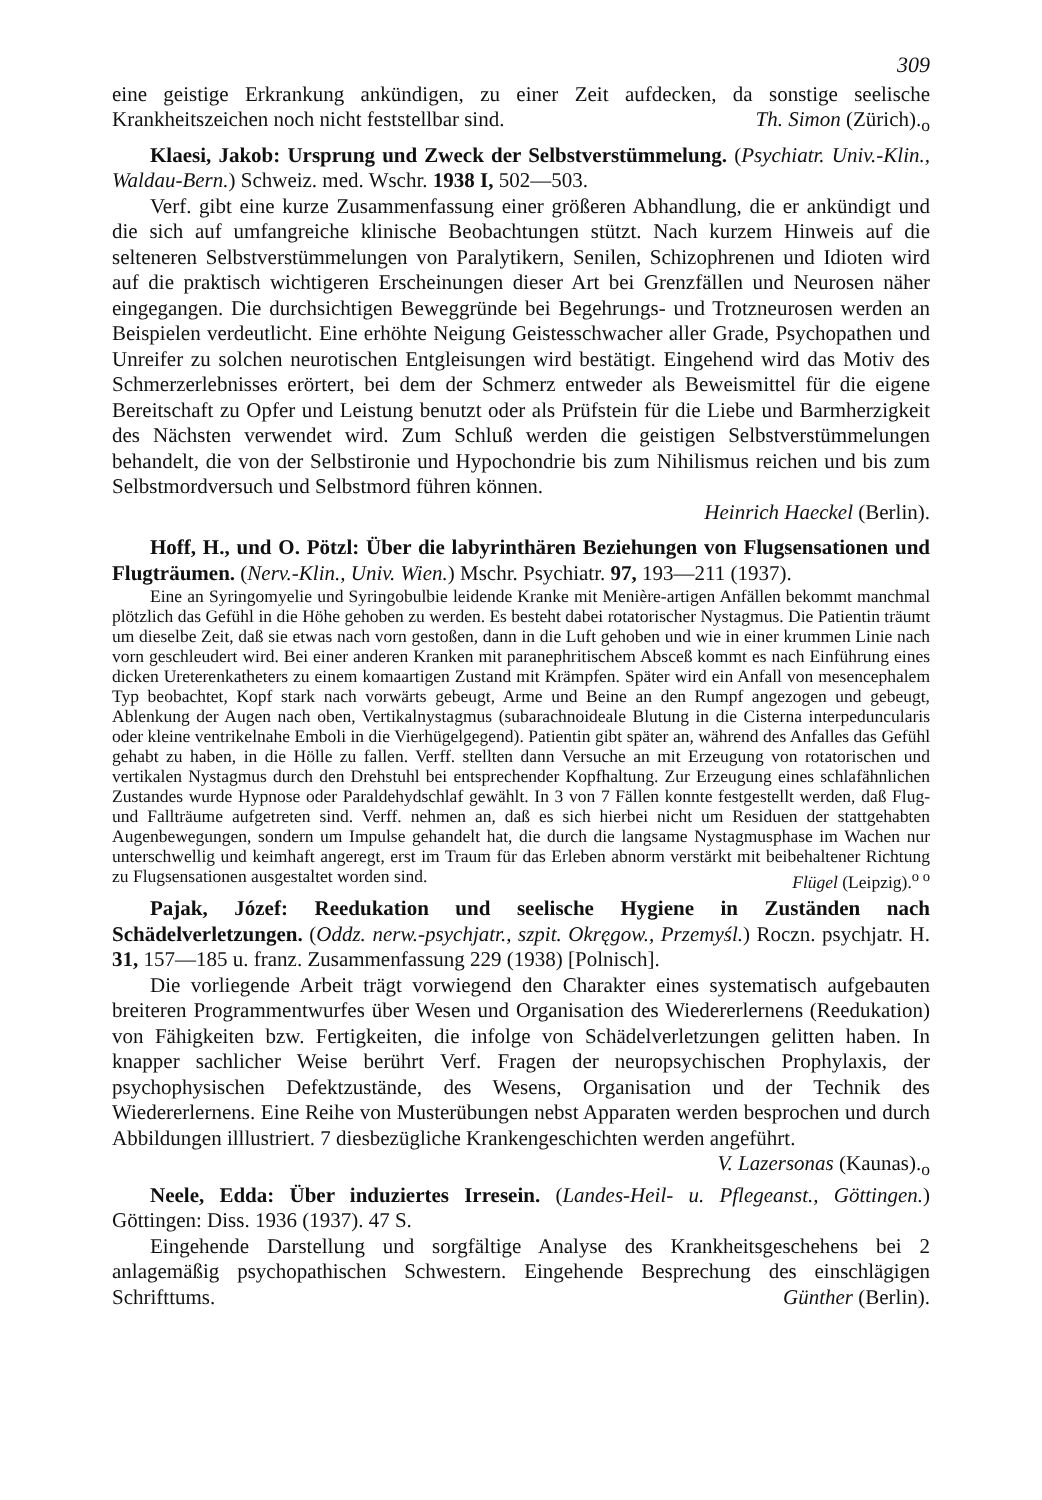309
eine geistige Erkrankung ankündigen, zu einer Zeit aufdecken, da sonstige seelische Krankheitszeichen noch nicht feststellbar sind. Th. Simon (Zürich).<sub>o</sub>
Klaesi, Jakob: Ursprung und Zweck der Selbstverstümmelung. (Psychiatr. Univ.-Klin., Waldau-Bern.) Schweiz. med. Wschr. 1938 I, 502—503.
Verf. gibt eine kurze Zusammenfassung einer größeren Abhandlung, die er ankündigt und die sich auf umfangreiche klinische Beobachtungen stützt. Nach kurzem Hinweis auf die selteneren Selbstverstümmelungen von Paralytikern, Senilen, Schizophrenen und Idioten wird auf die praktisch wichtigeren Erscheinungen dieser Art bei Grenzfällen und Neurosen näher eingegangen. Die durchsichtigen Beweggründe bei Begehrungs- und Trotzneurosen werden an Beispielen verdeutlicht. Eine erhöhte Neigung Geistesschwacher aller Grade, Psychopathen und Unreifer zu solchen neurotischen Entgleisungen wird bestätigt. Eingehend wird das Motiv des Schmerzerlebnisses erörtert, bei dem der Schmerz entweder als Beweismittel für die eigene Bereitschaft zu Opfer und Leistung benutzt oder als Prüfstein für die Liebe und Barmherzigkeit des Nächsten verwendet wird. Zum Schluß werden die geistigen Selbstverstümmelungen behandelt, die von der Selbstironie und Hypochondrie bis zum Nihilismus reichen und bis zum Selbstmordversuch und Selbstmord führen können.
Heinrich Haeckel (Berlin).
Hoff, H., und O. Pötzl: Über die labyrinthären Beziehungen von Flugsensationen und Flugträumen. (Nerv.-Klin., Univ. Wien.) Mschr. Psychiatr. 97, 193—211 (1937).
Eine an Syringomyelie und Syringobulbie leidende Kranke mit Menière-artigen Anfällen bekommt manchmal plötzlich das Gefühl in die Höhe gehoben zu werden. Es besteht dabei rotatorischer Nystagmus. Die Patientin träumt um dieselbe Zeit, daß sie etwas nach vorn gestoßen, dann in die Luft gehoben und wie in einer krummen Linie nach vorn geschleudert wird. Bei einer anderen Kranken mit paranephritischem Absceß kommt es nach Einführung eines dicken Ureterenkatheters zu einem komaartigen Zustand mit Krämpfen. Später wird ein Anfall von mesencephalem Typ beobachtet, Kopf stark nach vorwärts gebeugt, Arme und Beine an den Rumpf angezogen und gebeugt, Ablenkung der Augen nach oben, Vertikalnystagmus (subarachnoideale Blutung in die Cisterna interpeduncularis oder kleine ventrikelnahe Emboli in die Vierhügelgegend). Patientin gibt später an, während des Anfalles das Gefühl gehabt zu haben, in die Hölle zu fallen. Verff. stellten dann Versuche an mit Erzeugung von rotatorischen und vertikalen Nystagmus durch den Drehstuhl bei entsprechender Kopfhaltung. Zur Erzeugung eines schlafähnlichen Zustandes wurde Hypnose oder Paraldehydschlaf gewählt. In 3 von 7 Fällen konnte festgestellt werden, daß Flug- und Fallträume aufgetreten sind. Verff. nehmen an, daß es sich hierbei nicht um Residuen der stattgehabten Augenbewegungen, sondern um Impulse gehandelt hat, die durch die langsame Nystagmusphase im Wachen nur unterschwellig und keimhaft angeregt, erst im Traum für das Erleben abnorm verstärkt mit beibehaltener Richtung zu Flugsensationen ausgestaltet worden sind. Flügel (Leipzig).<sup>o o</sup>
Pajak, Józef: Reedukation und seelische Hygiene in Zuständen nach Schädelverletzungen. (Oddz. nerw.-psychjatr., szpit. Okręgow., Przemyśl.) Roczn. psychjatr. H. 31, 157—185 u. franz. Zusammenfassung 229 (1938) [Polnisch].
Die vorliegende Arbeit trägt vorwiegend den Charakter eines systematisch aufgebauten breiteren Programmentwurfes über Wesen und Organisation des Wiedererlernens (Reedukation) von Fähigkeiten bzw. Fertigkeiten, die infolge von Schädelverletzungen gelitten haben. In knapper sachlicher Weise berührt Verf. Fragen der neuropsychischen Prophylaxis, der psychophysischen Defektzustände, des Wesens, Organisation und der Technik des Wiedererlernens. Eine Reihe von Musterübungen nebst Apparaten werden besprochen und durch Abbildungen illlustriert. 7 diesbezügliche Krankengeschichten werden angeführt. V. Lazersonas (Kaunas).<sub>o</sub>
Neele, Edda: Über induziertes Irresein. (Landes-Heil- u. Pflegeanst., Göttingen.) Göttingen: Diss. 1936 (1937). 47 S.
Eingehende Darstellung und sorgfältige Analyse des Krankheitsgeschehens bei 2 anlagemäßig psychopathischen Schwestern. Eingehende Besprechung des einschlägigen Schrifttums. Günther (Berlin).